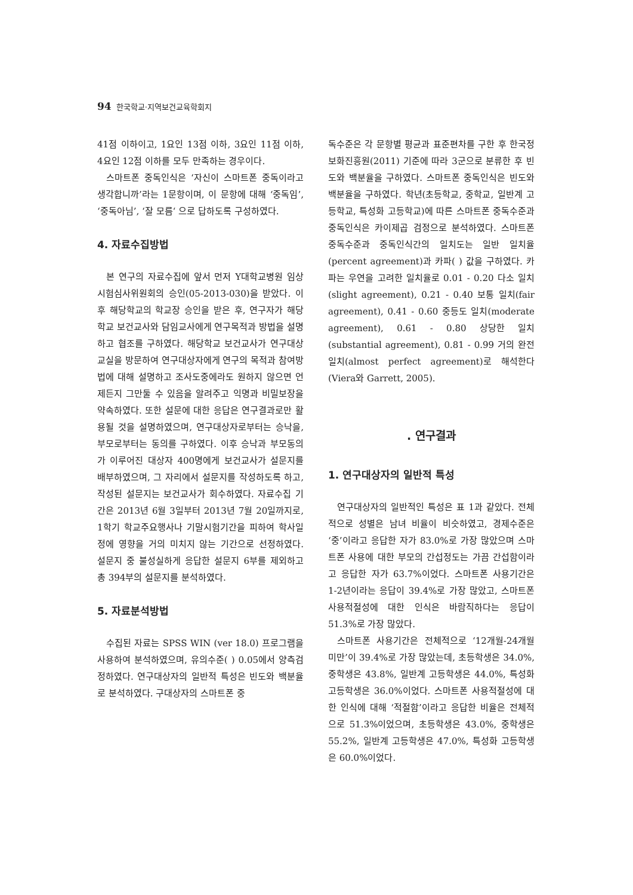94 한국학교·지역보건교육학회지
41점 이하이고, 1요인 13점 이하, 3요인 11점 이하, 4요인 12점 이하를 모두 만족하는 경우이다.
스마트폰 중독인식은 ‘자신이 스마트폰 중독이라고 생각합니까’라는 1문항이며, 이 문항에 대해 ‘중독임’, ‘중독아님’, ‘잘 모름‘ 으로 답하도록 구성하였다.
4. 자료수집방법
본 연구의 자료수집에 앞서 먼저 Y대학교병원 임상시험심사위원회의 승인(05-2013-030)을 받았다. 이 후 해당학교의 학교장 승인을 받은 후, 연구자가 해당학교 보건교사와 담임교사에게 연구목적과 방법을 설명하고 협조를 구하였다. 해당학교 보건교사가 연구대상 교실을 방문하여 연구대상자에게 연구의 목적과 참여방법에 대해 설명하고 조사도중에라도 원하지 않으면 언제든지 그만둘 수 있음을 알려주고 익명과 비밀보장을 약속하였다. 또한 설문에 대한 응답은 연구결과로만 활용될 것을 설명하였으며, 연구대상자로부터는 승낙을, 부모로부터는 동의를 구하였다. 이후 승낙과 부모동의가 이루어진 대상자 400명에게 보건교사가 설문지를 배부하였으며, 그 자리에서 설문지를 작성하도록 하고, 작성된 설문지는 보건교사가 회수하였다. 자료수집 기간은 2013년 6월 3일부터 2013년 7월 20일까지로, 1학기 학교주요행사나 기말시험기간을 피하여 학사일정에 영향을 거의 미치지 않는 기간으로 선정하였다. 설문지 중 불성실하게 응답한 설문지 6부를 제외하고 총 394부의 설문지를 분석하였다.
5. 자료분석방법
수집된 자료는 SPSS WIN (ver 18.0) 프로그램을 사용하여 분석하였으며, 유의수준( ) 0.05에서 양측검정하였다. 연구대상자의 일반적 특성은 빈도와 백분율로 분석하였다. 구대상자의 스마트폰 중
독수준은 각 문항별 평균과 표준편차를 구한 후 한국정보화진흥원(2011) 기준에 따라 3군으로 분류한 후 빈도와 백분율을 구하였다. 스마트폰 중독인식은 빈도와 백분율을 구하였다. 학년(초등학교, 중학교, 일반계 고등학교, 특성화 고등학교)에 따른 스마트폰 중독수준과 중독인식은 카이제곱 검정으로 분석하였다. 스마트폰 중독수준과 중독인식간의 일치도는 일반 일치율(percent agreement)과 카파( ) 값을 구하였다. 카파는 우연을 고려한 일치율로 0.01 - 0.20 다소 일치(slight agreement), 0.21 - 0.40 보통 일치(fair agreement), 0.41 - 0.60 중등도 일치(moderate agreement), 0.61 - 0.80 상당한 일치(substantial agreement), 0.81 - 0.99 거의 완전 일치(almost perfect agreement)로 해석한다(Viera와 Garrett, 2005).
. 연구결과
1. 연구대상자의 일반적 특성
연구대상자의 일반적인 특성은 표 1과 같았다. 전체적으로 성별은 남녀 비율이 비슷하였고, 경제수준은 ‘중’이라고 응답한 자가 83.0%로 가장 많았으며 스마트폰 사용에 대한 부모의 간섭정도는 가끔 간섭함이라고 응답한 자가 63.7%이었다. 스마트폰 사용기간은 1-2년이라는 응답이 39.4%로 가장 많았고, 스마트폰 사용적절성에 대한 인식은 바람직하다는 응답이 51.3%로 가장 많았다.
스마트폰 사용기간은 전체적으로 ‘12개월-24개월 미만’이 39.4%로 가장 많았는데, 초등학생은 34.0%, 중학생은 43.8%, 일반계 고등학생은 44.0%, 특성화 고등학생은 36.0%이었다. 스마트폰 사용적절성에 대한 인식에 대해 ‘적절함’이라고 응답한 비율은 전체적으로 51.3%이었으며, 초등학생은 43.0%, 중학생은 55.2%, 일반계 고등학생은 47.0%, 특성화 고등학생은 60.0%이었다.